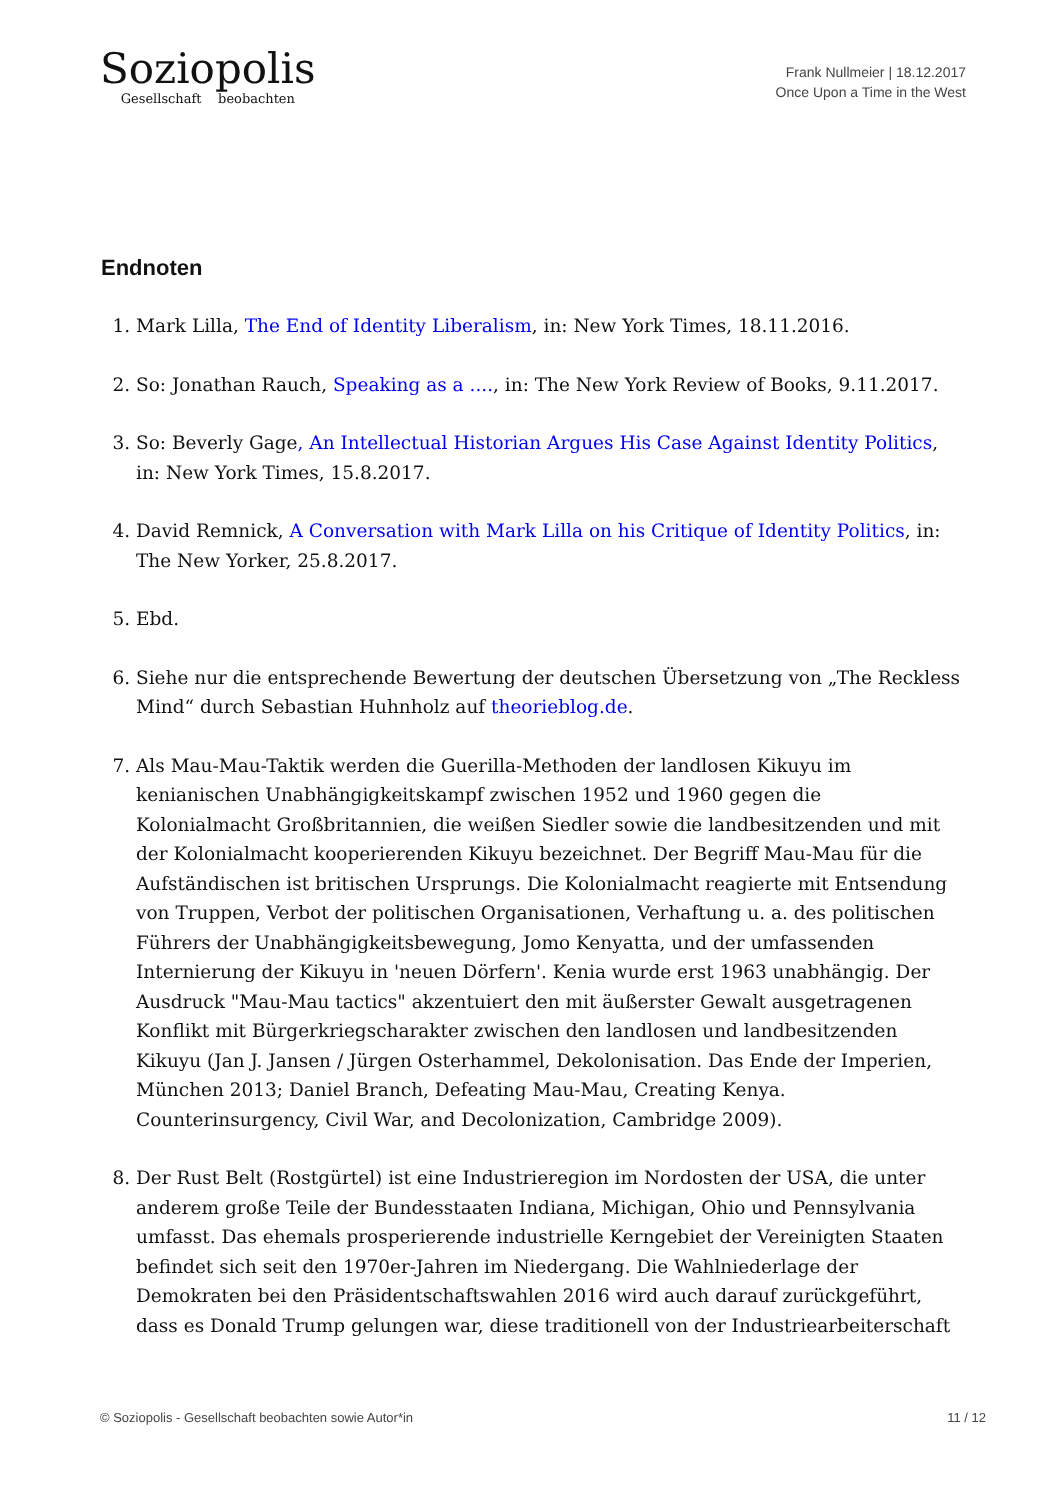Soziopolis
Gesellschaft beobachten
Frank Nullmeier | 18.12.2017
Once Upon a Time in the West
Endnoten
1. Mark Lilla, The End of Identity Liberalism, in: New York Times, 18.11.2016.
2. So: Jonathan Rauch, Speaking as a ...., in: The New York Review of Books, 9.11.2017.
3. So: Beverly Gage, An Intellectual Historian Argues His Case Against Identity Politics, in: New York Times, 15.8.2017.
4. David Remnick, A Conversation with Mark Lilla on his Critique of Identity Politics, in: The New Yorker, 25.8.2017.
5. Ebd.
6. Siehe nur die entsprechende Bewertung der deutschen Übersetzung von „The Reckless Mind“ durch Sebastian Huhnholz auf theorieblog.de.
7. Als Mau-Mau-Taktik werden die Guerilla-Methoden der landlosen Kikuyu im kenianischen Unabhängigkeitskampf zwischen 1952 und 1960 gegen die Kolonialmacht Großbritannien, die weißen Siedler sowie die landbesitzenden und mit der Kolonialmacht kooperierenden Kikuyu bezeichnet. Der Begriff Mau-Mau für die Aufständischen ist britischen Ursprungs. Die Kolonialmacht reagierte mit Entsendung von Truppen, Verbot der politischen Organisationen, Verhaftung u. a. des politischen Führers der Unabhängigkeitsbewegung, Jomo Kenyatta, und der umfassenden Internierung der Kikuyu in 'neuen Dörfern'. Kenia wurde erst 1963 unabhängig. Der Ausdruck "Mau-Mau tactics" akzentuiert den mit äußerster Gewalt ausgetragenen Konflikt mit Bürgerkriegscharakter zwischen den landlosen und landbesitzenden Kikuyu (Jan J. Jansen / Jürgen Osterhammel, Dekolonisation. Das Ende der Imperien, München 2013; Daniel Branch, Defeating Mau-Mau, Creating Kenya. Counterinsurgency, Civil War, and Decolonization, Cambridge 2009).
8. Der Rust Belt (Rostgürtel) ist eine Industrieregion im Nordosten der USA, die unter anderem große Teile der Bundesstaaten Indiana, Michigan, Ohio und Pennsylvania umfasst. Das ehemals prosperierende industrielle Kerngebiet der Vereinigten Staaten befindet sich seit den 1970er-Jahren im Niedergang. Die Wahlniederlage der Demokraten bei den Präsidentschaftswahlen 2016 wird auch darauf zurückgeführt, dass es Donald Trump gelungen war, diese traditionell von der Industriearbeiterschaft
© Soziopolis - Gesellschaft beobachten sowie Autor*in 11 / 12